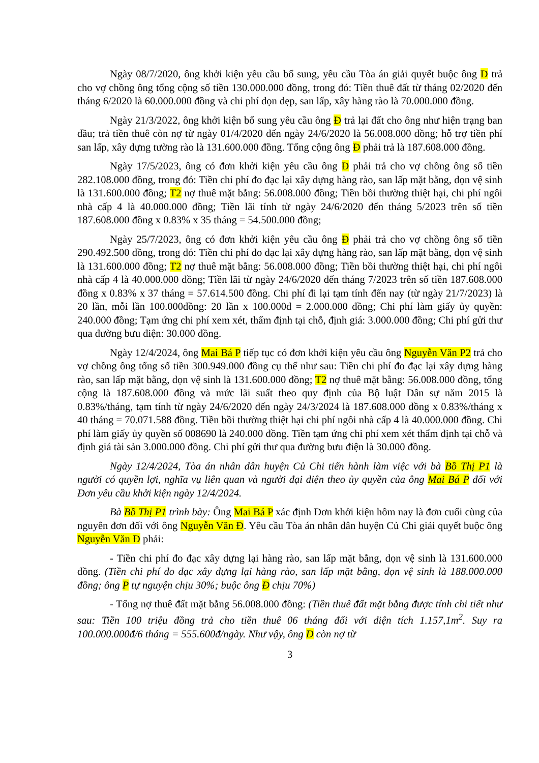Ngày 08/7/2020, ông khởi kiện yêu cầu bổ sung, yêu cầu Tòa án giải quyết buộc ông Đ trả cho vợ chồng ông tổng cộng số tiền 130.000.000 đồng, trong đó: Tiền thuê đất từ tháng 02/2020 đến tháng 6/2020 là 60.000.000 đồng và chi phí dọn dẹp, san lấp, xây hàng rào là 70.000.000 đồng.
Ngày 21/3/2022, ông khởi kiện bổ sung yêu cầu ông Đ trả lại đất cho ông như hiện trạng ban đầu; trả tiền thuê còn nợ từ ngày 01/4/2020 đến ngày 24/6/2020 là 56.008.000 đồng; hỗ trợ tiền phí san lấp, xây dựng tường rào là 131.600.000 đồng. Tổng cộng ông Đ phải trả là 187.608.000 đồng.
Ngày 17/5/2023, ông có đơn khởi kiện yêu cầu ông Đ phải trả cho vợ chồng ông số tiền 282.108.000 đồng, trong đó: Tiền chi phí đo đạc lại xây dựng hàng rào, san lấp mặt bằng, dọn vệ sinh là 131.600.000 đồng; T2 nợ thuê mặt bằng: 56.008.000 đồng; Tiền bồi thường thiệt hại, chi phí ngôi nhà cấp 4 là 40.000.000 đồng; Tiền lãi tính từ ngày 24/6/2020 đến tháng 5/2023 trên số tiền 187.608.000 đồng x 0.83% x 35 tháng = 54.500.000 đồng;
Ngày 25/7/2023, ông có đơn khởi kiện yêu cầu ông Đ phải trả cho vợ chồng ông số tiền 290.492.500 đồng, trong đó: Tiền chi phí đo đạc lại xây dựng hàng rào, san lấp mặt bằng, dọn vệ sinh là 131.600.000 đồng; T2 nợ thuê mặt bằng: 56.008.000 đồng; Tiền bồi thường thiệt hại, chi phí ngôi nhà cấp 4 là 40.000.000 đồng; Tiền lãi từ ngày 24/6/2020 đến tháng 7/2023 trên số tiền 187.608.000 đồng x 0.83% x 37 tháng = 57.614.500 đồng. Chi phí đi lại tạm tính đến nay (từ ngày 21/7/2023) là 20 lần, mỗi lần 100.000đồng: 20 lần x 100.000đ = 2.000.000 đồng; Chi phí làm giấy ủy quyền: 240.000 đồng; Tạm ứng chi phí xem xét, thẩm định tại chỗ, định giá: 3.000.000 đồng; Chi phí gửi thư qua đường bưu điện: 30.000 đồng.
Ngày 12/4/2024, ông Mai Bá P tiếp tục có đơn khởi kiện yêu cầu ông Nguyễn Văn P2 trả cho vợ chồng ông tổng số tiền 300.949.000 đồng cụ thể như sau: Tiền chi phí đo đạc lại xây dựng hàng rào, san lấp mặt bằng, dọn vệ sinh là 131.600.000 đồng; T2 nợ thuê mặt bằng: 56.008.000 đồng, tổng cộng là 187.608.000 đồng và mức lãi suất theo quy định của Bộ luật Dân sự năm 2015 là 0.83%/tháng, tạm tính từ ngày 24/6/2020 đến ngày 24/3/2024 là 187.608.000 đồng x 0.83%/tháng x 40 tháng = 70.071.588 đồng. Tiền bồi thường thiệt hại chi phí ngôi nhà cấp 4 là 40.000.000 đồng. Chi phí làm giấy ủy quyền số 008690 là 240.000 đồng. Tiền tạm ứng chi phí xem xét thẩm định tại chỗ và định giá tài sản 3.000.000 đồng. Chi phí gửi thư qua đường bưu điện là 30.000 đồng.
Ngày 12/4/2024, Tòa án nhân dân huyện Củ Chi tiến hành làm việc với bà Bồ Thị P1 là người có quyền lợi, nghĩa vụ liên quan và người đại diện theo ủy quyền của ông Mai Bá P đối với Đơn yêu cầu khởi kiện ngày 12/4/2024.
Bà Bồ Thị P1 trình bày: Ông Mai Bá P xác định Đơn khởi kiện hôm nay là đơn cuối cùng của nguyên đơn đối với ông Nguyễn Văn Đ. Yêu cầu Tòa án nhân dân huyện Củ Chi giải quyết buộc ông Nguyễn Văn Đ phải:
- Tiền chi phí đo đạc xây dựng lại hàng rào, san lấp mặt bằng, dọn vệ sinh là 131.600.000 đồng. (Tiền chi phí đo đạc xây dựng lại hàng rào, san lấp mặt bằng, dọn vệ sinh là 188.000.000 đồng; ông P tự nguyện chịu 30%; buộc ông Đ chịu 70%)
- Tổng nợ thuê đất mặt bằng 56.008.000 đồng: (Tiền thuê đất mặt bằng được tính chi tiết như sau: Tiền 100 triệu đồng trả cho tiền thuê 06 tháng đối với diện tích 1.157,1m<sup>2</sup>. Suy ra 100.000.000đ/6 tháng = 555.600đ/ngày. Như vậy, ông Đ còn nợ từ
3